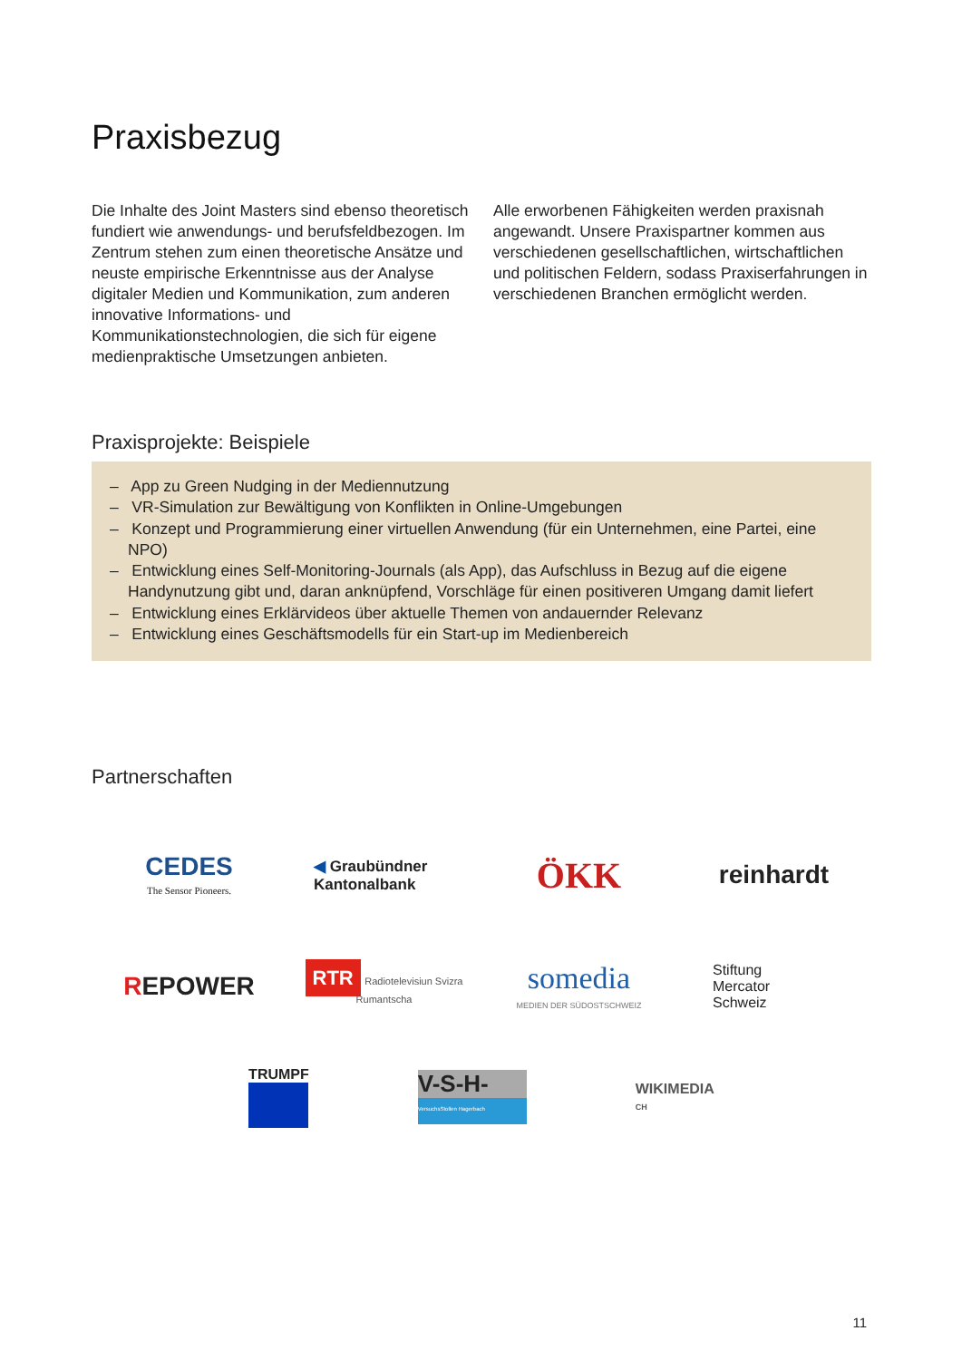Praxisbezug
Die Inhalte des Joint Masters sind ebenso theoretisch fundiert wie anwendungs- und berufsfeldbezogen. Im Zentrum stehen zum einen theoretische Ansätze und neuste empirische Erkenntnisse aus der Analyse digitaler Medien und Kommunikation, zum anderen innovative Informations- und Kommunikationstechnologien, die sich für eigene medienpraktische Umsetzungen anbieten.
Alle erworbenen Fähigkeiten werden praxisnah angewandt. Unsere Praxispartner kommen aus verschiedenen gesellschaftlichen, wirtschaftlichen und politischen Feldern, sodass Praxiserfahrungen in verschiedenen Branchen ermöglicht werden.
Praxisprojekte: Beispiele
– App zu Green Nudging in der Mediennutzung
– VR-Simulation zur Bewältigung von Konflikten in Online-Umgebungen
– Konzept und Programmierung einer virtuellen Anwendung (für ein Unternehmen, eine Partei, eine NPO)
– Entwicklung eines Self-Monitoring-Journals (als App), das Aufschluss in Bezug auf die eigene Handynutzung gibt und, daran anknüpfend, Vorschläge für einen positiveren Umgang damit liefert
– Entwicklung eines Erklärvideos über aktuelle Themen von andauernder Relevanz
– Entwicklung eines Geschäftsmodells für ein Start-up im Medienbereich
Partnerschaften
CEDES
The Sensor Pioneers.
◀ Graubündner
Kantonalbank
ÖKK
reinhardt
REPOWER
RTR Radiotelevisiun Svizra Rumantscha
somedia
MEDIEN DER SÜDOSTSCHWEIZ
Stiftung
Mercator
Schweiz
TRUMPF
V-S-H-
VersuchsStollen Hagerbach
WIKIMEDIA
CH
11